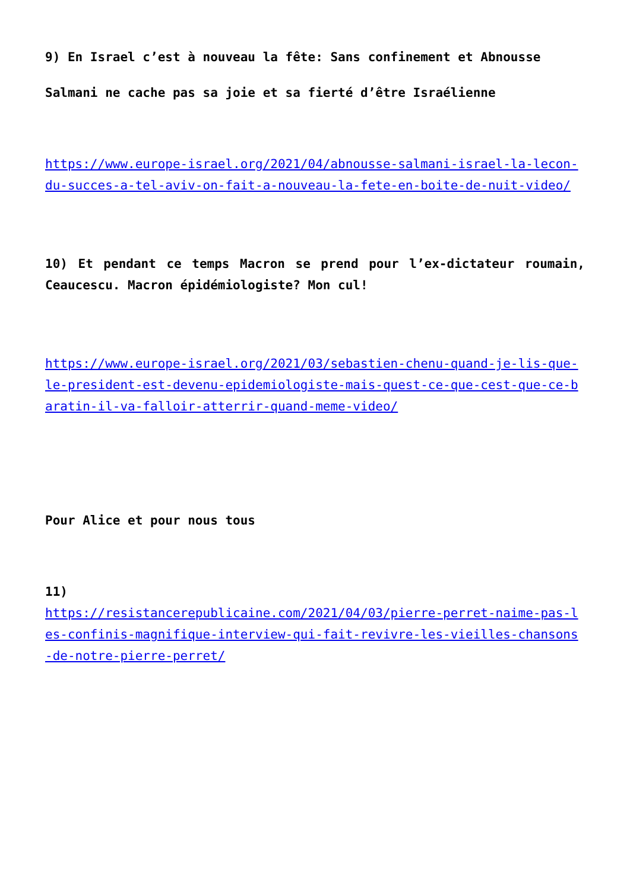9) En Israel c’est à nouveau la fête: Sans confinement et Abnousse
Salmani ne cache pas sa joie et sa fierté d’être Israélienne
https://www.europe-israel.org/2021/04/abnousse-salmani-israel-la-lecon-du-succes-a-tel-aviv-on-fait-a-nouveau-la-fete-en-boite-de-nuit-video/
10) Et pendant ce temps Macron se prend pour l’ex-dictateur roumain, Ceaucescu. Macron épidémiologiste? Mon cul!
https://www.europe-israel.org/2021/03/sebastien-chenu-quand-je-lis-que-le-president-est-devenu-epidemiologiste-mais-quest-ce-que-cest-que-ce-baratin-il-va-falloir-atterrir-quand-meme-video/
Pour Alice et pour nous tous
11)
https://resistancerepublicaine.com/2021/04/03/pierre-perret-naime-pas-les-confinis-magnifique-interview-qui-fait-revivre-les-vieilles-chansons-de-notre-pierre-perret/